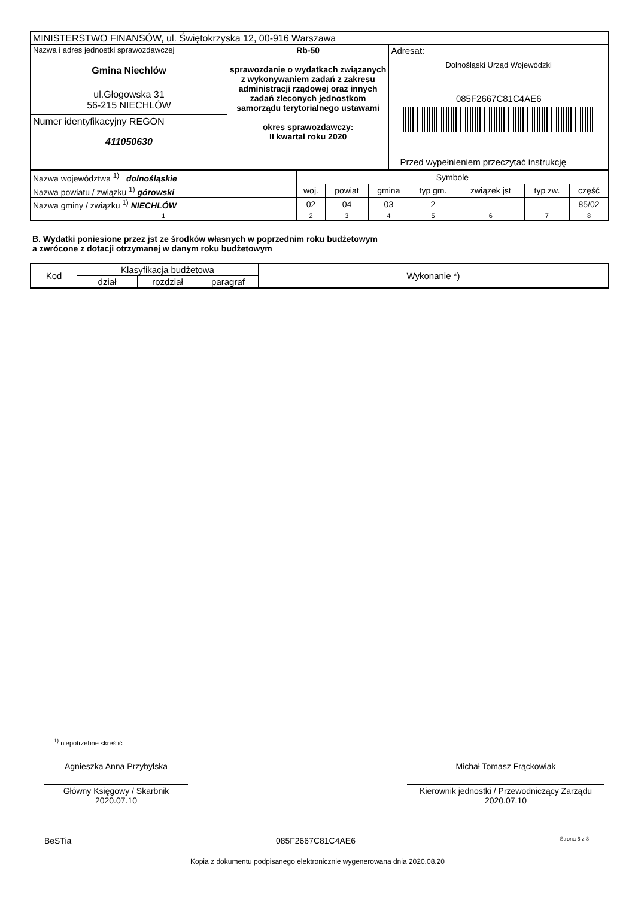| MINISTERSTWO FINANSÓW, ul. Świętokrzyska 12, 00-916 Warszawa | | |
| Nazwa i adres jednostki sprawozdawczej Gmina Niechlów ul.Głogowska 31 56-215 NIECHLÓW Numer identyfikacyjny REGON 411050630 | Rb-50 sprawozdanie o wydatkach związanych z wykonywaniem zadań z zakresu administracji rządowej oraz innych zadań zleconych jednostkom samorządu terytorialnego ustawami okres sprawozdawczy: II kwartał roku 2020 | Adresat: Dolnośląski Urząd Wojewódzki 085F2667C81C4AE6 Przed wypełnieniem przeczytać instrukcję |
| Nazwa województwa <sup>1)</sup> dolnośląskie | Symbole | | | | | | |
| Nazwa powiatu / związku <sup>1)</sup> górowski | woj. | powiat | gmina | typ gm. | związek jst | typ zw. | część |
| Nazwa gminy / związku <sup>1)</sup> NIECHLÓW | 02 | 04 | 03 | 2 | | | 85/02 |
| 1 | 2 | 3 | 4 | 5 | 6 | 7 | 8 |
B. Wydatki poniesione przez jst ze środków własnych w poprzednim roku budżetowym
a zwrócone z dotacji otrzymanej w danym roku budżetowym
| Kod | Klasyfikacja budżetowa | | | Wykonanie *) |
| --- | --- | --- | --- | --- |
| | dział | rozdział | paragraf | |
<sup>1)</sup> niepotrzebne skreślić
Agnieszka Anna Przybylska
Główny Księgowy / Skarbnik
2020.07.10
Michał Tomasz Frąckowiak
Kierownik jednostki / Przewodniczący Zarządu
2020.07.10
BeSTia 085F2667C81C4AE6 Strona 6 z 8
Kopia z dokumentu podpisanego elektronicznie wygenerowana dnia 2020.08.20